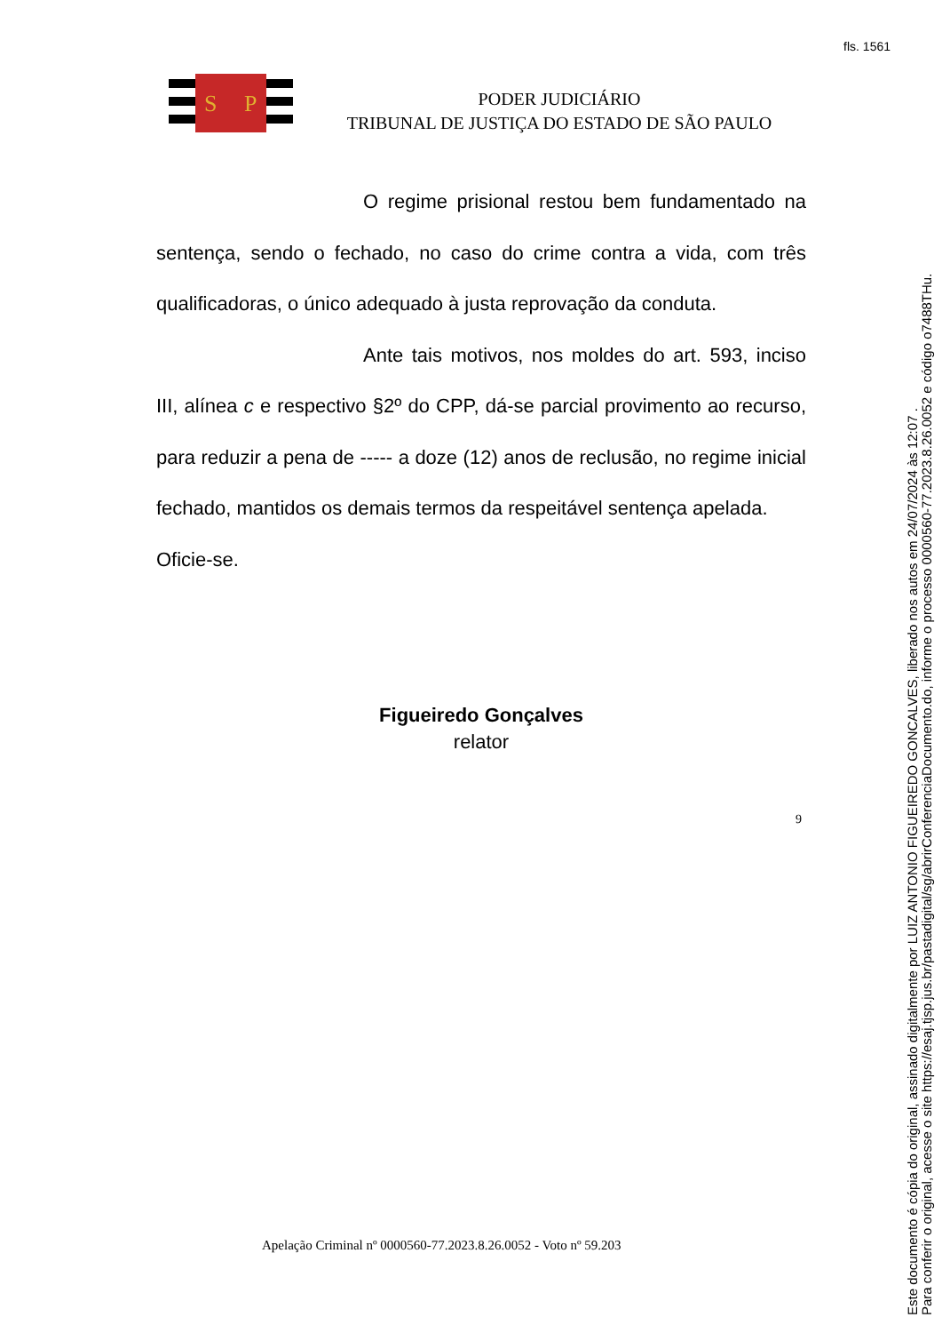fls. 1561
S
P
PODER JUDICIÁRIO
TRIBUNAL DE JUSTIÇA DO ESTADO DE SÃO PAULO
O regime prisional restou bem fundamentado na sentença, sendo o fechado, no caso do crime contra a vida, com três qualificadoras, o único adequado à justa reprovação da conduta.
Ante tais motivos, nos moldes do art. 593, inciso III, alínea c e respectivo §2º do CPP, dá-se parcial provimento ao recurso, para reduzir a pena de ----- a doze (12) anos de reclusão, no regime inicial fechado, mantidos os demais termos da respeitável sentença apelada.
Oficie-se.
Figueiredo Gonçalves
relator
9
Apelação Criminal nº 0000560-77.2023.8.26.0052 - Voto nº 59.203
Este documento é cópia do original, assinado digitalmente por LUIZ ANTONIO FIGUEIREDO GONCALVES, liberado nos autos em 24/07/2024 às 12:07 .
Para conferir o original, acesse o site https://esaj.tjsp.jus.br/pastadigital/sg/abrirConferenciaDocumento.do, informe o processo 0000560-77.2023.8.26.0052 e código o7488THu.